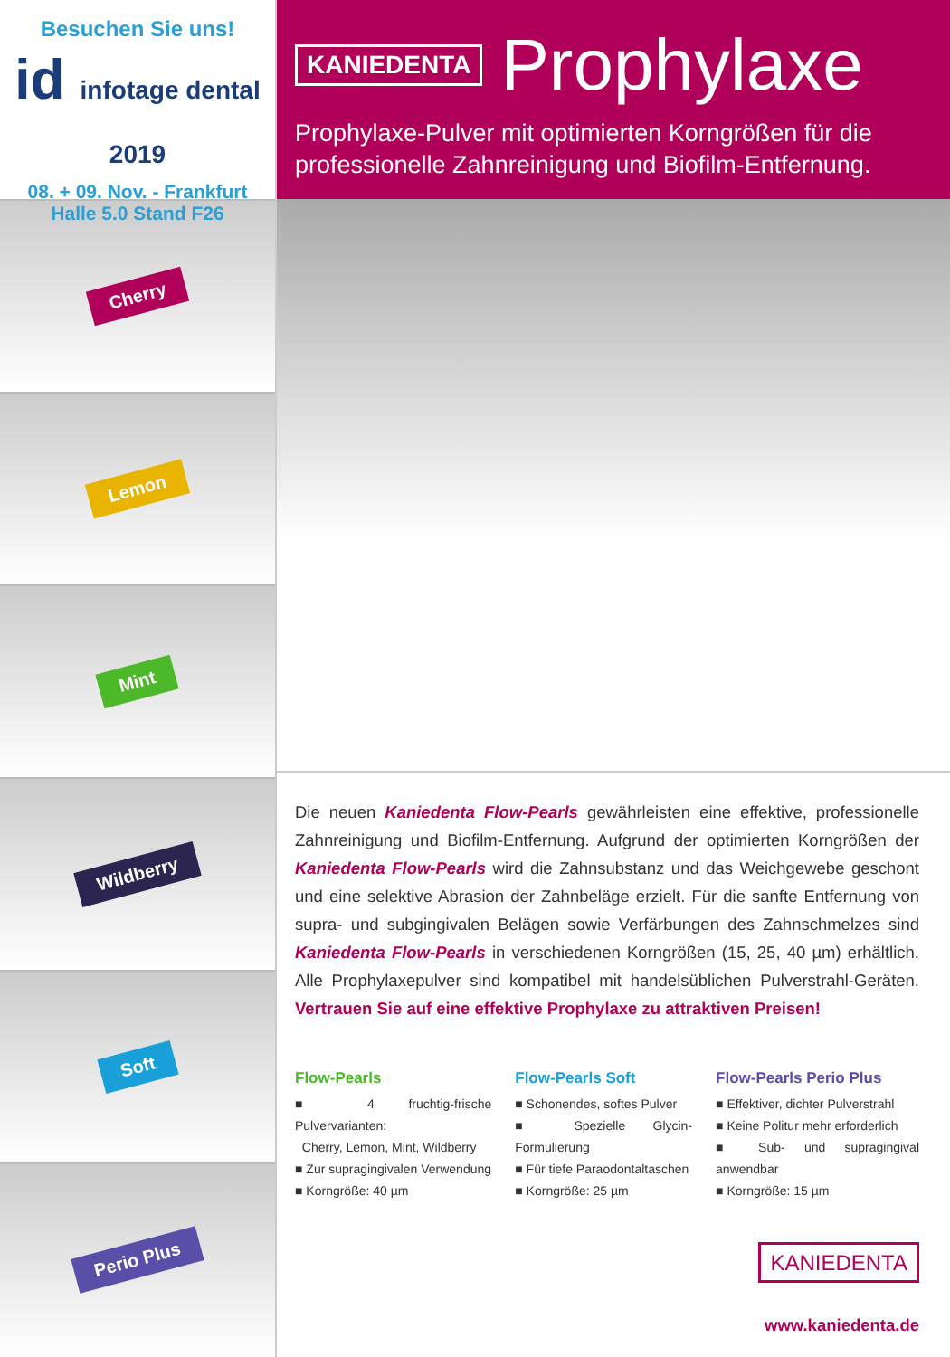Besuchen Sie uns!
id infotage dental 2019
08. + 09. Nov. - Frankfurt
Halle 5.0 Stand F26
Cherry
Lemon
Mint
Wildberry
Soft
Perio Plus
KANIEDENTA Prophylaxe
Prophylaxe-Pulver mit optimierten Korngrößen für die professionelle Zahnreinigung und Biofilm-Entfernung.
Die neuen Kaniedenta Flow-Pearls gewährleisten eine effektive, professionelle Zahnreinigung und Biofilm-Entfernung. Aufgrund der optimierten Korngrößen der Kaniedenta Flow-Pearls wird die Zahnsubstanz und das Weichgewebe geschont und eine selektive Abrasion der Zahnbeläge erzielt. Für die sanfte Entfernung von supra- und subgingivalen Belägen sowie Verfärbungen des Zahnschmelzes sind Kaniedenta Flow-Pearls in verschiedenen Korngrößen (15, 25, 40 µm) erhältlich. Alle Prophylaxepulver sind kompatibel mit handelsüblichen Pulverstrahl-Geräten. Vertrauen Sie auf eine effektive Prophylaxe zu attraktiven Preisen!
Flow-Pearls
■ 4 fruchtig-frische Pulvervarianten:
Cherry, Lemon, Mint, Wildberry
■ Zur supragingivalen Verwendung
■ Korngröße: 40 µm
Flow-Pearls Soft
■ Schonendes, softes Pulver
■ Spezielle Glycin-Formulierung
■ Für tiefe Paraodontaltaschen
■ Korngröße: 25 µm
Flow-Pearls Perio Plus
■ Effektiver, dichter Pulverstrahl
■ Keine Politur mehr erforderlich
■ Sub- und supragingival anwendbar
■ Korngröße: 15 µm
KANIEDENTA
www.kaniedenta.de